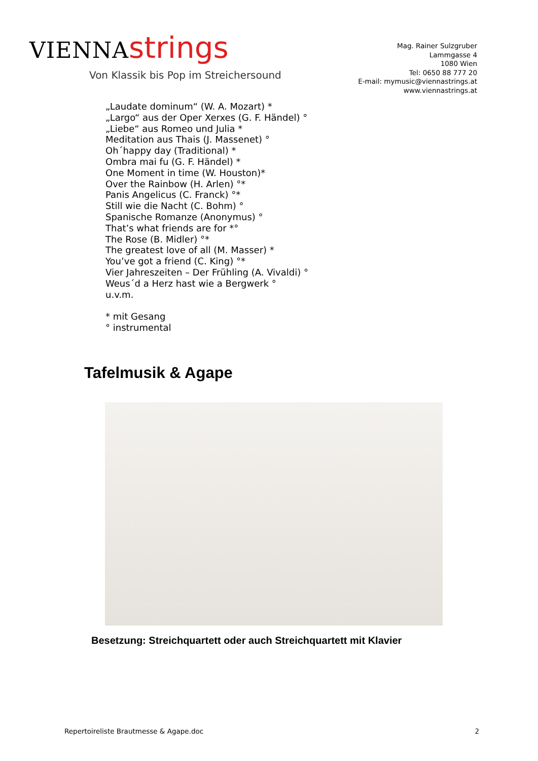VIENNA strings
Von Klassik bis Pop im Streichersound
Mag. Rainer Sulzgruber
Lammgasse 4
1080 Wien
Tel: 0650 88 777 20
E-mail: mymusic@viennastrings.at
www.viennastrings.at
„Laudate dominum“ (W. A. Mozart) *
„Largo“ aus der Oper Xerxes (G. F. Händel) °
„Liebe“ aus Romeo und Julia *
Meditation aus Thais (J. Massenet) °
Oh´happy day (Traditional) *
Ombra mai fu (G. F. Händel) *
One Moment in time (W. Houston)*
Over the Rainbow (H. Arlen) °*
Panis Angelicus (C. Franck) °*
Still wie die Nacht (C. Bohm) °
Spanische Romanze (Anonymus) °
That’s what friends are for *°
The Rose (B. Midler) °*
The greatest love of all (M. Masser) *
You’ve got a friend (C. King) °*
Vier Jahreszeiten – Der Frühling (A. Vivaldi) °
Weus´d a Herz hast wie a Bergwerk °
u.v.m.
* mit Gesang
° instrumental
Tafelmusik & Agape
Besetzung: Streichquartett oder auch Streichquartett mit Klavier
Repertoireliste Brautmesse & Agape.doc 2